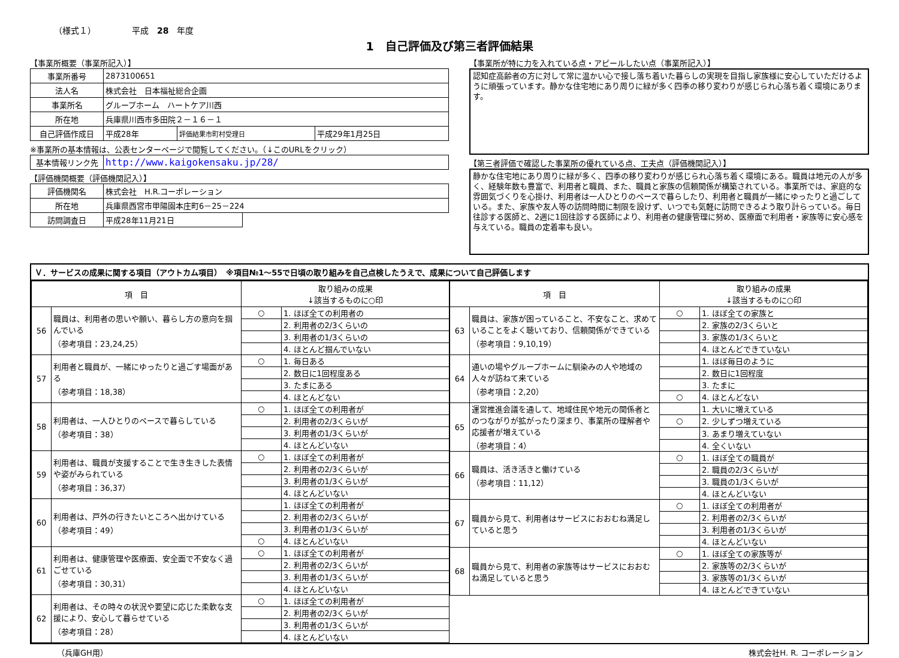（様式１） 平成　28　年度
1　自己評価及び第三者評価結果
【事業所概要（事業所記入）】
| 事業所番号 | 2873100651 | | |
| 法人名 | 株式会社 日本福祉総合企画 | | |
| 事業所名 | グループホーム ハートケア川西 | | |
| 所在地 | 兵庫県川西市多田院２－１６－１ | | |
| 自己評価作成日 | 平成28年 | 評価結果市町村受理日 | 平成29年1月25日 |
※事業所の基本情報は、公表センターページで閲覧してください。（↓このURLをクリック）
| 基本情報リンク先 | http://www.kaigokensaku.jp/28/ |
【評価機関概要（評価機関記入）】
| 評価機関名 | 株式会社 H.R.コーポレーション | |
| 所在地 | 兵庫県西宮市甲陽園本庄町6－25－224 | |
| 訪問調査日 | 平成28年11月21日 | |
【事業所が特に力を入れている点・アピールしたい点（事業所記入）】
認知症高齢者の方に対して常に温かい心で接し落ち着いた暮らしの実現を目指し家族様に安心していただけるように頑張っています。静かな住宅地にあり周りに緑が多く四季の移り変わりが感じられ心落ち着く環境にあります。
【第三者評価で確認した事業所の優れている点、工夫点（評価機関記入）】
静かな住宅地にあり周りに緑が多く、四季の移り変わりが感じられ心落ち着く環境にある。職員は地元の人が多く、経験年数も豊富で、利用者と職員、また、職員と家族の信頼関係が構築されている。事業所では、家庭的な雰囲気づくりを心掛け、利用者は一人ひとりのペースで暮らしたり、利用者と職員が一緒にゆったりと過ごしている。また、家族や友人等の訪問時間に制限を設けず、いつでも気軽に訪問できるよう取り計らっている。毎日往診する医師と、2週に1回往診する医師により、利用者の健康管理に努め、医療面で利用者・家族等に安心感を与えている。職員の定着率も良い。
Ｖ．サービスの成果に関する項目（アウトカム項目）　※項目№1～55で日頃の取り組みを自己点検したうえで、成果について自己評価します
| 項 目 | | 取り組みの成果 ↓該当するものに○印 | |
| --- | --- | --- | --- |
| 56 | 職員は、利用者の思いや願い、暮らし方の意向を掴んでいる （参考項目：23,24,25） | ○ | 1. ほぼ全ての利用者の |
| | | | 2. 利用者の2/3くらいの |
| | | | 3. 利用者の1/3くらいの |
| | | | 4. ほとんど掴んでいない |
| 57 | 利用者と職員が、一緒にゆったりと過ごす場面がある （参考項目：18,38） | ○ | 1. 毎日ある |
| | | | 2. 数日に1回程度ある |
| | | | 3. たまにある |
| | | | 4. ほとんどない |
| 58 | 利用者は、一人ひとりのペースで暮らしている （参考項目：38） | ○ | 1. ほぼ全ての利用者が |
| | | | 2. 利用者の2/3くらいが |
| | | | 3. 利用者の1/3くらいが |
| | | | 4. ほとんどいない |
| 59 | 利用者は、職員が支援することで生き生きした表情や姿がみられている （参考項目：36,37） | ○ | 1. ほぼ全ての利用者が |
| | | | 2. 利用者の2/3くらいが |
| | | | 3. 利用者の1/3くらいが |
| | | | 4. ほとんどいない |
| 60 | 利用者は、戸外の行きたいところへ出かけている （参考項目：49） | | 1. ほぼ全ての利用者が |
| | | | 2. 利用者の2/3くらいが |
| | | | 3. 利用者の1/3くらいが |
| | | ○ | 4. ほとんどいない |
| 61 | 利用者は、健康管理や医療面、安全面で不安なく過ごせている （参考項目：30,31） | ○ | 1. ほぼ全ての利用者が |
| | | | 2. 利用者の2/3くらいが |
| | | | 3. 利用者の1/3くらいが |
| | | | 4. ほとんどいない |
| 62 | 利用者は、その時々の状況や要望に応じた柔軟な支援により、安心して暮らせている （参考項目：28） | ○ | 1. ほぼ全ての利用者が |
| | | | 2. 利用者の2/3くらいが |
| | | | 3. 利用者の1/3くらいが |
| | | | 4. ほとんどいない |
| 項 目 | | 取り組みの成果 ↓該当するものに○印 | |
| --- | --- | --- | --- |
| 63 | 職員は、家族が困っていること、不安なこと、求めていることをよく聴いており、信頼関係ができている （参考項目：9,10,19） | ○ | 1. ほぼ全ての家族と |
| | | | 2. 家族の2/3くらいと |
| | | | 3. 家族の1/3くらいと |
| | | | 4. ほとんどできていない |
| 64 | 通いの場やグループホームに馴染みの人や地域の人々が訪ねて来ている （参考項目：2,20） | | 1. ほぼ毎日のように |
| | | | 2. 数日に1回程度 |
| | | | 3. たまに |
| | | ○ | 4. ほとんどない |
| 65 | 運営推進会議を通して、地域住民や地元の関係者とのつながりが拡がったり深まり、事業所の理解者や応援者が増えている （参考項目：4） | | 1. 大いに増えている |
| | | ○ | 2. 少しずつ増えている |
| | | | 3. あまり増えていない |
| | | | 4. 全くいない |
| 66 | 職員は、活き活きと働けている （参考項目：11,12） | ○ | 1. ほぼ全ての職員が |
| | | | 2. 職員の2/3くらいが |
| | | | 3. 職員の1/3くらいが |
| | | | 4. ほとんどいない |
| 67 | 職員から見て、利用者はサービスにおおむね満足していると思う | ○ | 1. ほぼ全ての利用者が |
| | | | 2. 利用者の2/3くらいが |
| | | | 3. 利用者の1/3くらいが |
| | | | 4. ほとんどいない |
| 68 | 職員から見て、利用者の家族等はサービスにおおむね満足していると思う | ○ | 1. ほぼ全ての家族等が |
| | | | 2. 家族等の2/3くらいが |
| | | | 3. 家族等の1/3くらいが |
| | | | 4. ほとんどできていない |
（兵庫GH用） 株式会社H. R. コーポレーション